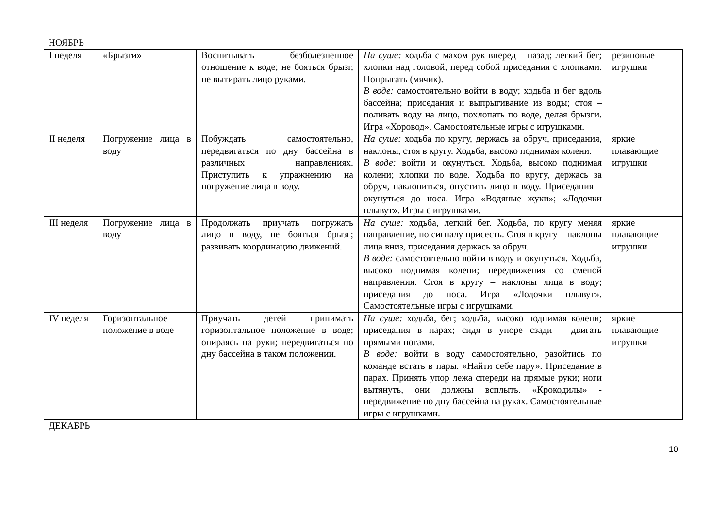НОЯБРЬ
| I неделя | «Брызги» | Воспитывать безболезненное отношение к воде; не бояться брызг, не вытирать лицо руками. | На суше: ходьба с махом рук вперед – назад; легкий бег; хлопки над головой, перед собой приседания с хлопками. Попрыгать (мячик). В воде: самостоятельно войти в воду; ходьба и бег вдоль бассейна; приседания и выпрыгивание из воды; стоя – поливать воду на лицо, похлопать по воде, делая брызги. Игра «Хоровод». Самостоятельные игры с игрушками. | резиновые игрушки |
| II неделя | Погружение лица в воду | Побуждать самостоятельно, передвигаться по дну бассейна в различных направлениях. Приступить к упражнению на погружение лица в воду. | На суше: ходьба по кругу, держась за обруч, приседания, наклоны, стоя в кругу. Ходьба, высоко поднимая колени. В воде: войти и окунуться. Ходьба, высоко поднимая колени; хлопки по воде. Ходьба по кругу, держась за обруч, наклониться, опустить лицо в воду. Приседания – окунуться до носа. Игра «Водяные жуки»; «Лодочки плывут». Игры с игрушками. | яркие плавающие игрушки |
| III неделя | Погружение лица в воду | Продолжать приучать погружать лицо в воду, не бояться брызг; развивать координацию движений. | На суше: ходьба, легкий бег. Ходьба, по кругу меняя направление, по сигналу присесть. Стоя в кругу – наклоны лица вниз, приседания держась за обруч. В воде: самостоятельно войти в воду и окунуться. Ходьба, высоко поднимая колени; передвижения со сменой направления. Стоя в кругу – наклоны лица в воду; приседания до носа. Игра «Лодочки плывут». Самостоятельные игры с игрушками. | яркие плавающие игрушки |
| IV неделя | Горизонтальное положение в воде | Приучать детей принимать горизонтальное положение в воде; опираясь на руки; передвигаться по дну бассейна в таком положении. | На суше: ходьба, бег; ходьба, высоко поднимая колени; приседания в парах; сидя в упоре сзади – двигать прямыми ногами. В воде: войти в воду самостоятельно, разойтись по команде встать в пары. «Найти себе пару». Приседание в парах. Принять упор лежа спереди на прямые руки; ноги вытянуть, они должны всплыть. «Крокодилы» - передвижение по дну бассейна на руках. Самостоятельные игры с игрушками. | яркие плавающие игрушки |
ДЕКАБРЬ
10